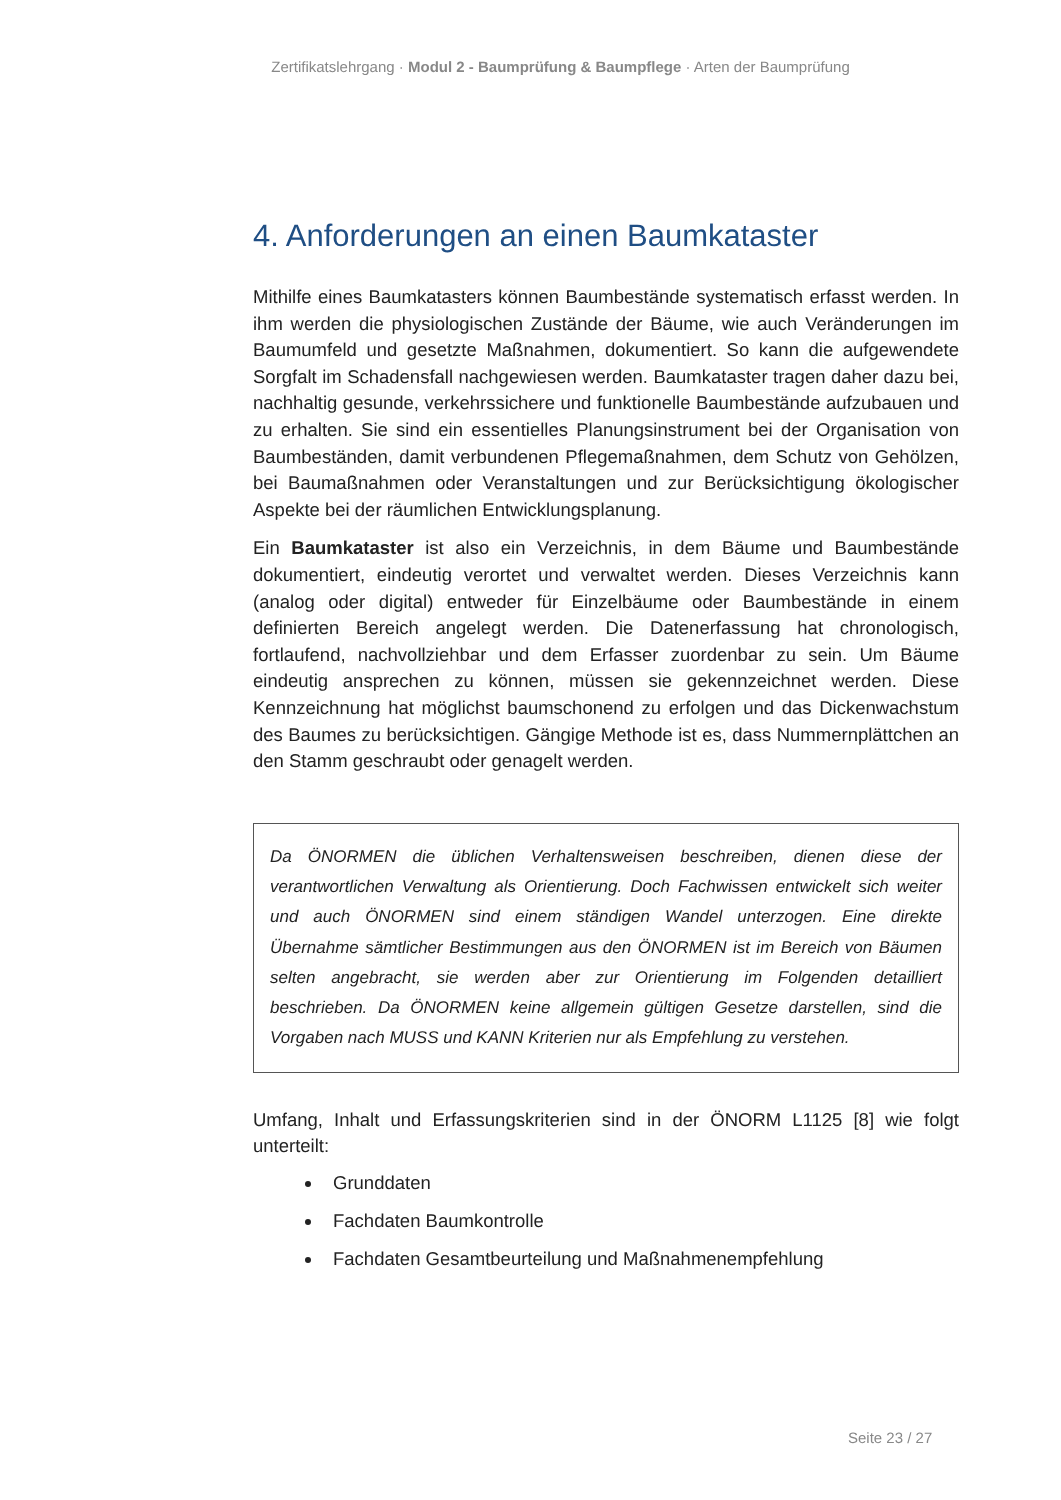Zertifikatslehrgang · Modul 2 - Baumprüfung & Baumpflege · Arten der Baumprüfung
4. Anforderungen an einen Baumkataster
Mithilfe eines Baumkatasters können Baumbestände systematisch erfasst werden. In ihm werden die physiologischen Zustände der Bäume, wie auch Ver­änderungen im Baumumfeld und gesetzte Maßnahmen, dokumentiert. So kann die aufgewendete Sorgfalt im Schadensfall nachgewiesen werden. Baumkataster tragen daher dazu bei, nachhaltig gesunde, verkehrssichere und funktionelle Baumbestände aufzubauen und zu erhalten. Sie sind ein essentielles Planungsinstrument bei der Organisation von Baumbeständen, damit verbundenen Pflegemaßnahmen, dem Schutz von Gehölzen, bei Baumaßnahmen oder Veranstaltungen und zur Berücksichtigung ökologischer Aspekte bei der räumlichen Entwicklungsplanung.
Ein Baumkataster ist also ein Verzeichnis, in dem Bäume und Baumbestände dokumentiert, eindeutig verortet und verwaltet werden. Dieses Verzeichnis kann (analog oder digital) entweder für Einzelbäume oder Baumbestände in einem definierten Bereich angelegt werden. Die Datenerfassung hat chronologisch, fortlaufend, nachvollziehbar und dem Erfasser zuordenbar zu sein. Um Bäume eindeutig ansprechen zu können, müssen sie gekennzeichnet werden. Diese Kennzeichnung hat möglichst baumschonend zu erfolgen und das Dicken­wachstum des Baumes zu berücksichtigen. Gängige Methode ist es, dass Nummernplättchen an den Stamm geschraubt oder genagelt werden.
Da ÖNORMEN die üblichen Verhaltensweisen beschreiben, dienen diese der verantwortlichen Verwaltung als Orientierung. Doch Fachwissen entwickelt sich weiter und auch ÖNORMEN sind einem ständigen Wandel unterzogen. Eine direkte Übernahme sämtlicher Bestimmungen aus den ÖNORMEN ist im Bereich von Bäumen selten angebracht, sie werden aber zur Orientierung im Folgenden detailliert beschrieben. Da ÖNORMEN keine allgemein gültigen Gesetze darstellen, sind die Vorgaben nach MUSS und KANN Kriterien nur als Empfehlung zu verstehen.
Umfang, Inhalt und Erfassungskriterien sind in der ÖNORM L1125 [8] wie folgt unterteilt:
Grunddaten
Fachdaten Baumkontrolle
Fachdaten Gesamtbeurteilung und Maßnahmenempfehlung
Seite 23 / 27